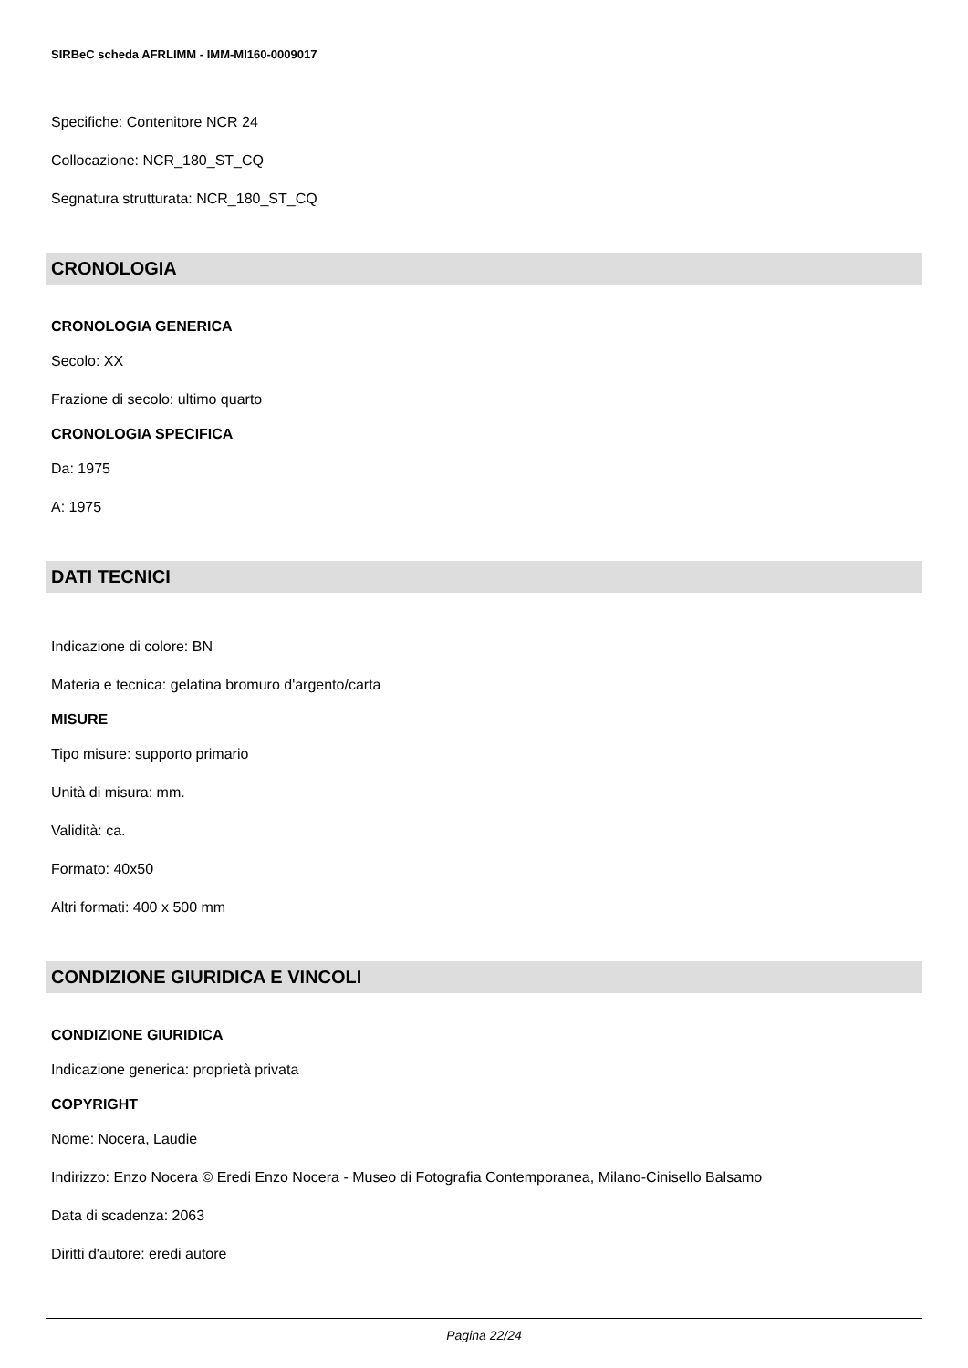SIRBeC scheda AFRLIMM - IMM-MI160-0009017
Specifiche: Contenitore NCR 24
Collocazione: NCR_180_ST_CQ
Segnatura strutturata: NCR_180_ST_CQ
CRONOLOGIA
CRONOLOGIA GENERICA
Secolo: XX
Frazione di secolo: ultimo quarto
CRONOLOGIA SPECIFICA
Da: 1975
A: 1975
DATI TECNICI
Indicazione di colore: BN
Materia e tecnica: gelatina bromuro d'argento/carta
MISURE
Tipo misure: supporto primario
Unità di misura: mm.
Validità: ca.
Formato: 40x50
Altri formati: 400 x 500 mm
CONDIZIONE GIURIDICA E VINCOLI
CONDIZIONE GIURIDICA
Indicazione generica: proprietà privata
COPYRIGHT
Nome: Nocera, Laudie
Indirizzo: Enzo Nocera © Eredi Enzo Nocera - Museo di Fotografia Contemporanea, Milano-Cinisello Balsamo
Data di scadenza: 2063
Diritti d'autore: eredi autore
Pagina 22/24